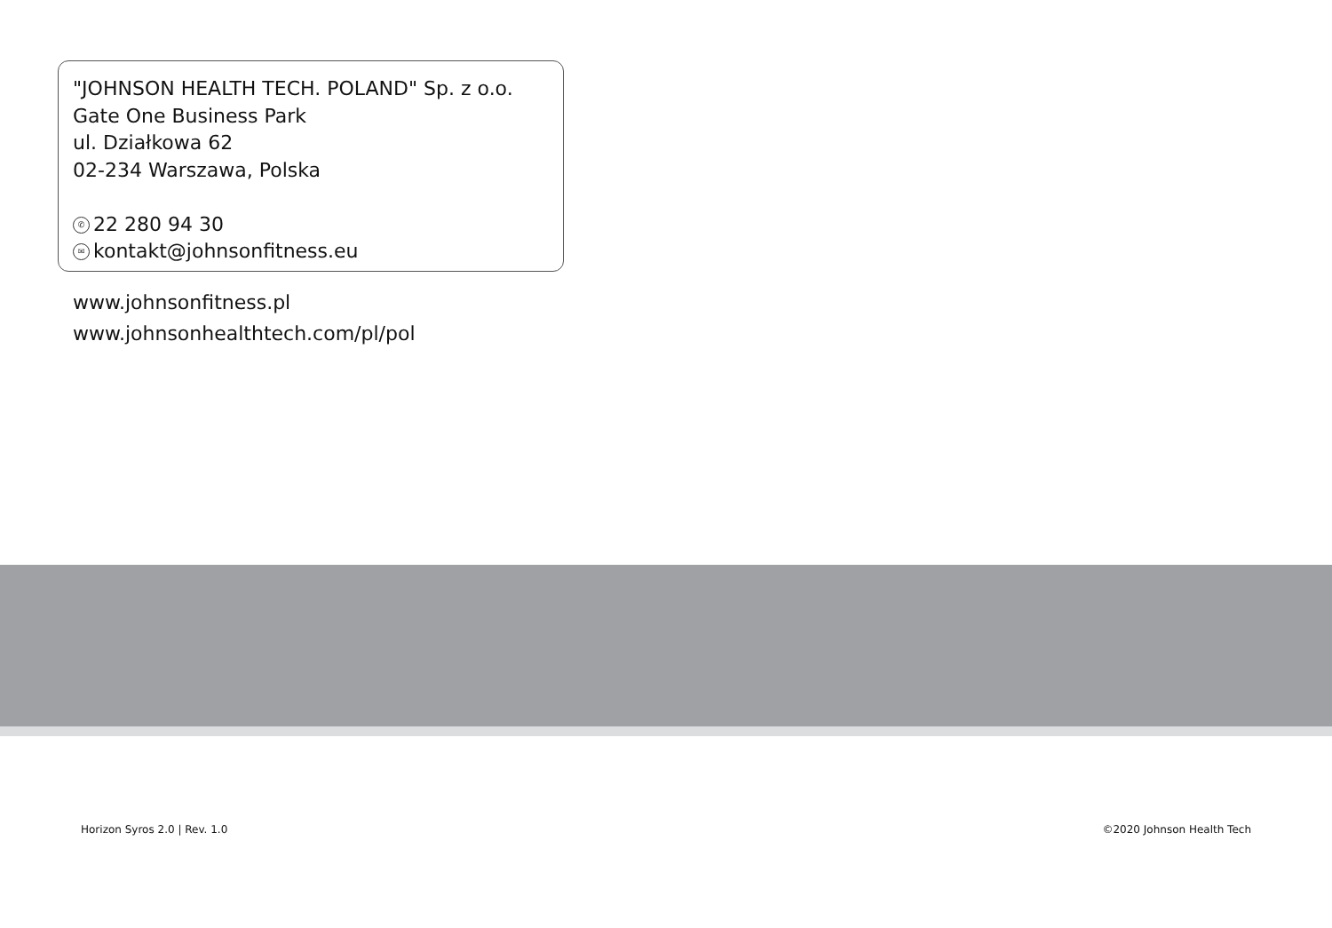"JOHNSON HEALTH TECH. POLAND" Sp. z o.o.
Gate One Business Park
ul. Działkowa 62
02-234 Warszawa, Polska
✆ 22 280 94 30
✉ kontakt@johnsonfitness.eu
www.johnsonfitness.pl
www.johnsonhealthtech.com/pl/pol
Horizon Syros 2.0 | Rev. 1.0 ©2020 Johnson Health Tech